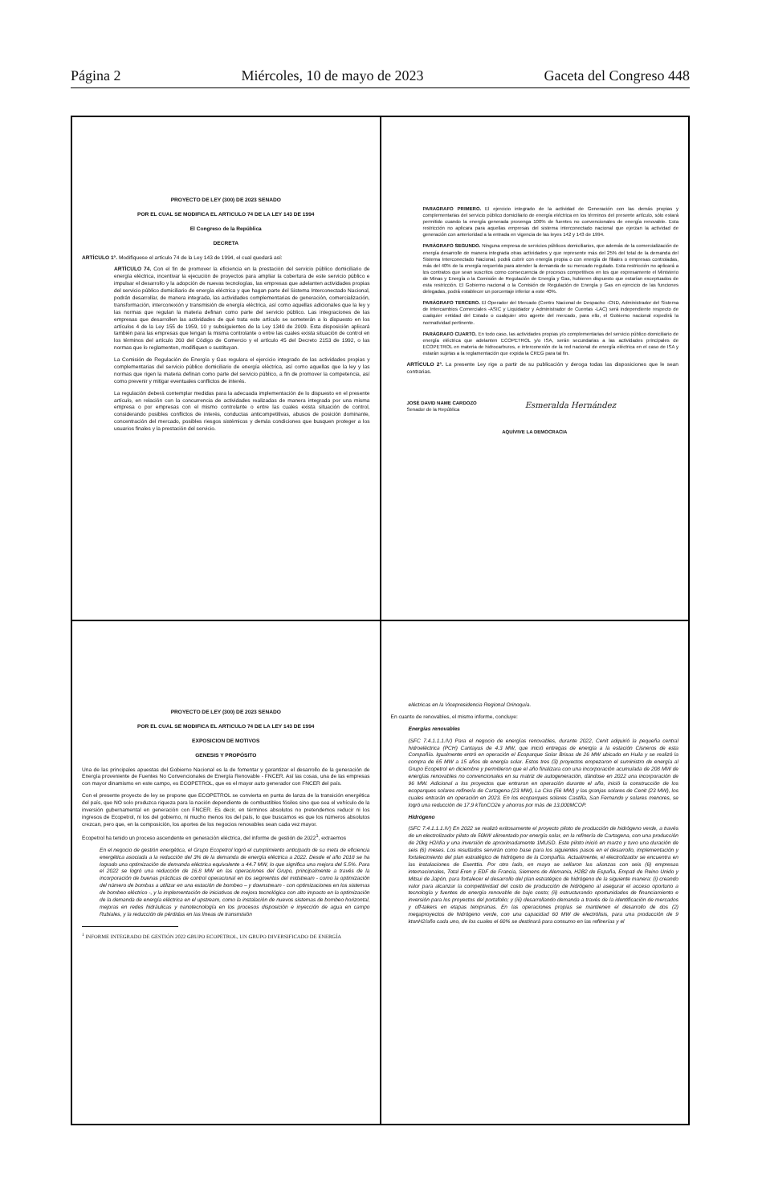Página 2 Miércoles, 10 de mayo de 2023 Gaceta del Congreso 448
PROYECTO DE LEY (300) DE 2023 SENADO
POR EL CUAL SE MODIFICA EL ARTICULO 74 DE LA LEY 143 DE 1994
El Congreso de la República
DECRETA
ARTÍCULO 1°. Modifíquese el artículo 74 de la Ley 143 de 1994, el cual quedará así:
ARTÍCULO 74. Con el fin de promover la eficiencia en la prestación del servicio público domiciliario de energía eléctrica, incentivar la ejecución de proyectos para ampliar la cobertura de este servicio público e impulsar el desarrollo y la adopción de nuevas tecnologías, las empresas que adelanten actividades propias del servicio público domiciliario de energía eléctrica y que hagan parte del Sistema Interconectado Nacional, podrán desarrollar, de manera integrada, las actividades complementarias de generación, comercialización, transformación, interconexión y transmisión de energía eléctrica, así como aquellas adicionales que la ley y las normas que regulan la materia definan como parte del servicio público. Las integraciones de las empresas que desarrollen las actividades de qué trata este artículo se someterán a lo dispuesto en los artículos 4 de la Ley 155 de 1959, 10 y subsiguientes de la Ley 1340 de 2009. Esta disposición aplicará también para las empresas que tengan la misma controlante o entre las cuales exista situación de control en los términos del artículo 260 del Código de Comercio y el artículo 45 del Decreto 2153 de 1992, o las normas que lo reglamenten, modifiquen o sustituyan.
La Comisión de Regulación de Energía y Gas regulara el ejercicio integrado de las actividades propias y complementarias del servicio público domiciliario de energía eléctrica, así como aquellas que la ley y las normas que rigen la materia definan como parte del servicio público, a fin de promover la competencia, así como prevenir y mitigar eventuales conflictos de interés.
La regulación deberá contemplar medidas para la adecuada implementación de lo dispuesto en el presente artículo, en relación con la concurrencia de actividades realizadas de manera integrada por una misma empresa o por empresas con el mismo controlante o entre las cuales exista situación de control, considerando posibles conflictos de interés, conductas anticompetitivas, abusos de posición dominante, concentración del mercado, posibles riesgos sistémicos y demás condiciones que busquen proteger a los usuarios finales y la prestación del servicio.
PARAGRAFO PRIMERO. El ejercicio integrado de la actividad de Generación con las demás propias y complementarias del servicio público domiciliario de energía eléctrica en los términos del presente artículo, sólo estará permitido cuando la energía generada provenga 100% de fuentes no convencionales de energía renovable. Esta restricción no aplicara para aquellas empresas del sistema interconectado nacional que ejerzan la actividad de generación con anterioridad a la entrada en vigencia de las leyes 142 y 143 de 1994.
PARÁGRAFO SEGUNDO. Ninguna empresa de servicios públicos domiciliarios, que además de la comercialización de energía desarrolle de manera integrada otras actividades y que represente más del 25% del total de la demanda del Sistema Interconectado Nacional, podrá cubrir con energía propia o con energía de filiales o empresas controladas, más del 40% de la energía requerida para atender la demanda de su mercado regulado. Esta restricción no aplicará a los contratos que sean suscritos como consecuencia de procesos competitivos en los que expresamente el Ministerio de Minas y Energía o la Comisión de Regulación de Energía y Gas, hubieren dispuesto que estarían exceptuados de esta restricción. El Gobierno nacional o la Comisión de Regulación de Energía y Gas en ejercicio de las funciones delegadas, podrá establecer un porcentaje inferior a este 40%.
PARÁGRAFO TERCERO. El Operador del Mercado (Centro Nacional de Despacho -CND, Administrador del Sistema de Intercambios Comerciales -ASIC y Liquidador y Administrador de Cuentas -LAC) será independiente respecto de cualquier entidad del Estado o cualquier otro agente del mercado, para ello, el Gobierno nacional expedirá la normatividad pertinente.
PARÁGRAFO CUARTO. En todo caso, las actividades propias y/o complementarias del servicio público domiciliario de energía eléctrica que adelanten ECOPETROL y/o ISA, serán secundarias a las actividades principales de ECOPETROL en materia de hidrocarburos, e interconexión de la red nacional de energía eléctrica en el caso de ISA y estarán sujetas a la reglamentación que expida la CREG para tal fin.
ARTÍCULO 2°. La presente Ley rige a partir de su publicación y deroga todas las disposiciones que le sean contrarias.
JOSÉ DAVID NAME CARDOZO
Senador de la República
Esmeralda Hernández
AQUÍVIVE LA DEMOCRACIA
PROYECTO DE LEY (300) DE 2023 SENADO
POR EL CUAL SE MODIFICA EL ARTICULO 74 DE LA LEY 143 DE 1994
EXPOSICION DE MOTIVOS
GENESIS Y PROPÓSITO
Una de las principales apuestas del Gobierno Nacional es la de fomentar y garantizar el desarrollo de la generación de Energía proveniente de Fuentes No Convencionales de Energía Renovable - FNCER. Así las cosas, una de las empresas con mayor dinamismo en este campo, es ECOPETROL, que es el mayor auto generador con FNCER del país.
Con el presente proyecto de ley se propone que ECOPETROL se convierta en punta de lanza de la transición energética del país, que NO solo produzca riqueza para la nación dependiente de combustibles fósiles sino que sea el vehículo de la inversión gubernamental en generación con FNCER. Es decir, en términos absolutos no pretendemos reducir ni los ingresos de Ecopetrol, ni los del gobierno, ni mucho menos los del país, lo que buscamos es que los números absolutos crezcan, pero que, en la composición, los aportes de los negocios renovables sean cada vez mayor.
Ecopetrol ha tenido un proceso ascendente en generación eléctrica, del informe de gestión de 2022<sup>1</sup>, extraemos
En el negocio de gestión energética, el Grupo Ecopetrol logró el cumplimiento anticipado de su meta de eficiencia energética asociada a la reducción del 3% de la demanda de energía eléctrica a 2022. Desde el año 2018 se ha logrado una optimización de demanda eléctrica equivalente a 44.7 MW, lo que significa una mejora del 5.5%. Para el 2022 se logró una reducción de 16.8 MW en las operaciones del Grupo, principalmente a través de la incorporación de buenas prácticas de control operacional en los segmentos del midstream - como la optimización del número de bombas a utilizar en una estación de bombeo – y downstream - con optimizaciones en los sistemas de bombeo eléctrico -, y la implementación de iniciativas de mejora tecnológica con alto impacto en la optimización de la demanda de energía eléctrica en el upstream, como la instalación de nuevos sistemas de bombeo horizontal, mejoras en redes hidráulicas y nanotecnología en los procesos disposición e inyección de agua en campo Rubiales, y la reducción de pérdidas en las líneas de transmisión
<sup>1</sup> INFORME INTEGRADO DE GESTIÓN 2022 GRUPO ECOPETROL, UN GRUPO DIVERSIFICADO DE ENERGÍA
eléctricas en la Vicepresidencia Regional Orinoquía.
En cuanto de renovables, el mismo informe, concluye:
Energías renovables
(SFC 7.4.1.1.1.IV) Para el negocio de energías renovables, durante 2022, Cenit adquirió la pequeña central hidroeléctrica (PCH) Cantayus de 4.3 MW, que inició entregas de energía a la estación Cisneros de esta Compañía. Igualmente entró en operación el Ecoparque Solar Brisas de 26 MW ubicado en Huila y se realizó la compra de 65 MW a 15 años de energía solar. Estos tres (3) proyectos empezaron el suministro de energía al Grupo Ecopetrol en diciembre y permitieron que el año finalizara con una incorporación acumulada de 208 MW de energías renovables no convencionales en su matriz de autogeneración, dándose en 2022 una incorporación de 96 MW. Adicional a los proyectos que entraron en operación durante el año, inició la construcción de los ecoparques solares refinería de Cartagena (23 MW), La Cira (56 MW) y las granjas solares de Cenit (23 MW), los cuales entrarán en operación en 2023. En los ecoparques solares Castilla, San Fernando y solares menores, se logró una reducción de 17.9 kTonCO2e y ahorros por más de 13,000MCOP.
Hidrógeno
(SFC 7.4.1.1.1.IV) En 2022 se realizó exitosamente el proyecto piloto de producción de hidrógeno verde, a través de un electrolizador piloto de 50kW alimentado por energía solar, en la refinería de Cartagena, con una producción de 20kg H2/día y una inversión de aproximadamente 1MUSD. Este piloto inició en marzo y tuvo una duración de seis (6) meses. Los resultados servirán como base para los siguientes pasos en el desarrollo, implementación y fortalecimiento del plan estratégico de hidrógeno de la Compañía. Actualmente, el electrolizador se encuentra en las instalaciones de Esenttia. Por otro lado, en mayo se sellaron las alianzas con seis (6) empresas internacionales, Total Eren y EDF de Francia, Siemens de Alemania, H2B2 de España, Empati de Reino Unido y Mitsui de Japón, para fortalecer el desarrollo del plan estratégico de hidrógeno de la siguiente manera: (i) creando valor para alcanzar la competitividad del costo de producción de hidrógeno al asegurar el acceso oportuno a tecnología y fuentes de energía renovable de bajo costo; (ii) estructurando oportunidades de financiamiento e inversión para los proyectos del portafolio; y (iii) desarrollando demanda a través de la identificación de mercados y off-takers en etapas tempranas. En las operaciones propias se mantienen el desarrollo de dos (2) megaproyectos de hidrógeno verde, con una capacidad 60 MW de electrólisis, para una producción de 9 ktonH2/año cada uno, de los cuales el 60% se destinará para consumo en las refinerías y el